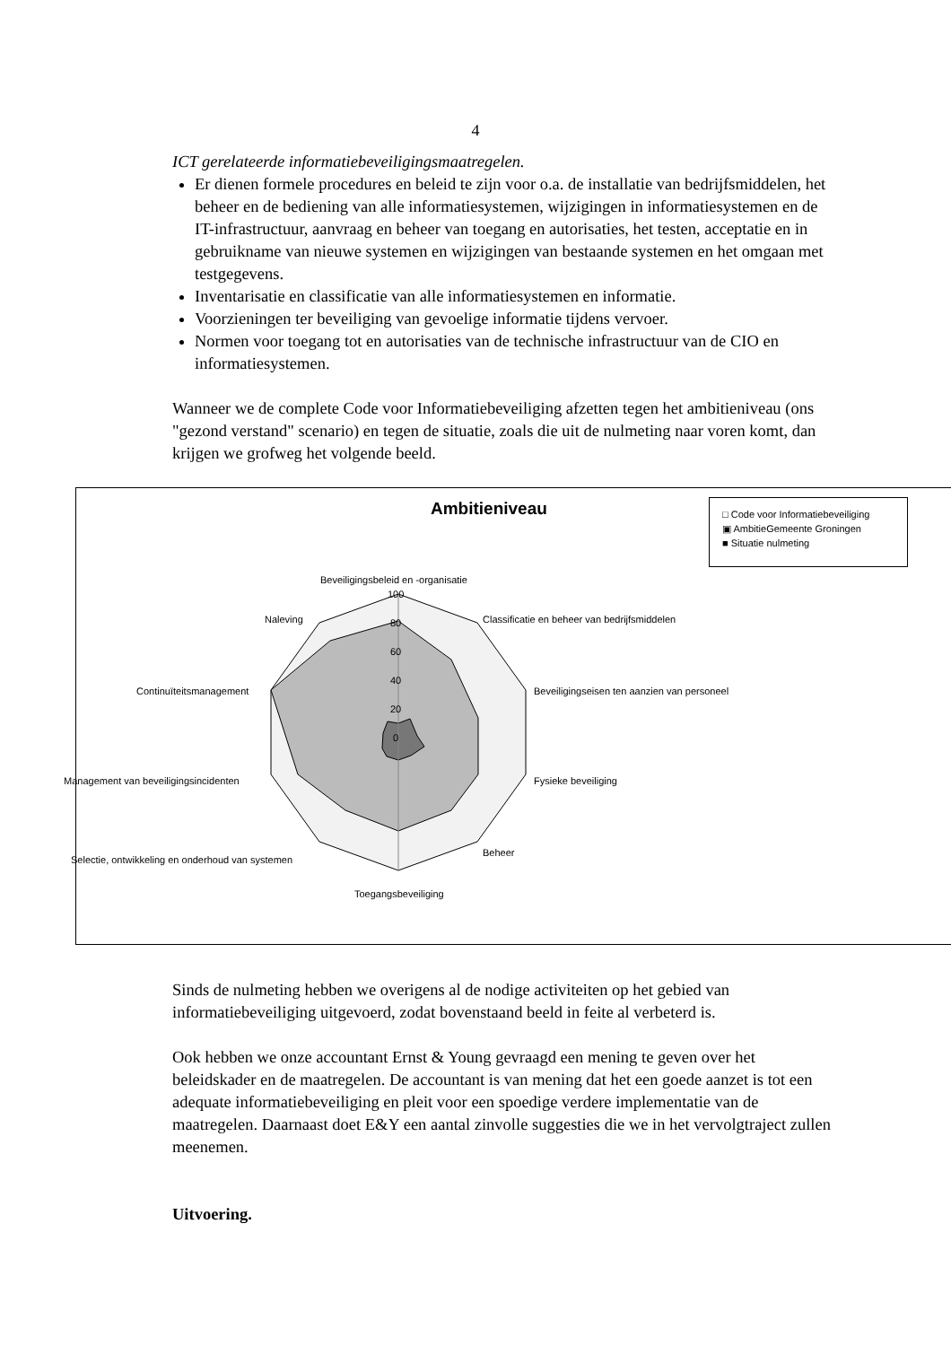4
ICT gerelateerde informatiebeveiligingsmaatregelen.
Er dienen formele procedures en beleid te zijn voor o.a. de installatie van bedrijfsmiddelen, het beheer en de bediening van alle informatiesystemen, wijzigingen in informatiesystemen en de IT-infrastructuur, aanvraag en beheer van toegang en autorisaties, het testen, acceptatie en in gebruikname van nieuwe systemen en wijzigingen van bestaande systemen en het omgaan met testgegevens.
Inventarisatie en classificatie van alle informatiesystemen en informatie.
Voorzieningen ter beveiliging van gevoelige informatie tijdens vervoer.
Normen voor toegang tot en autorisaties van de technische infrastructuur van de CIO en informatiesystemen.
Wanneer we de complete Code voor Informatiebeveiliging afzetten tegen het ambitieniveau (ons "gezond verstand" scenario) en tegen de situatie, zoals die uit de nulmeting naar voren komt, dan krijgen we grofweg het volgende beeld.
Ambitieniveau
□ Code voor Informatiebeveiliging
▣ AmbitieGemeente Groningen
■ Situatie nulmeting
Beveiligingsbeleid en -organisatie
100
80
60
40
20
0
Naleving Classificatie en beheer van bedrijfsmiddelen
Continuïteitsmanagement Beveiligingseisen ten aanzien van personeel
Management van beveiligingsincidenten Fysieke beveiliging
Selectie, ontwikkeling en onderhoud van systemen
Beheer
Toegangsbeveiliging
Sinds de nulmeting hebben we overigens al de nodige activiteiten op het gebied van informatiebeveiliging uitgevoerd, zodat bovenstaand beeld in feite al verbeterd is.
Ook hebben we onze accountant Ernst & Young gevraagd een mening te geven over het beleidskader en de maatregelen. De accountant is van mening dat het een goede aanzet is tot een adequate informatiebeveiliging en pleit voor een spoedige verdere implementatie van de maatregelen. Daarnaast doet E&Y een aantal zinvolle suggesties die we in het vervolgtraject zullen meenemen.
Uitvoering.